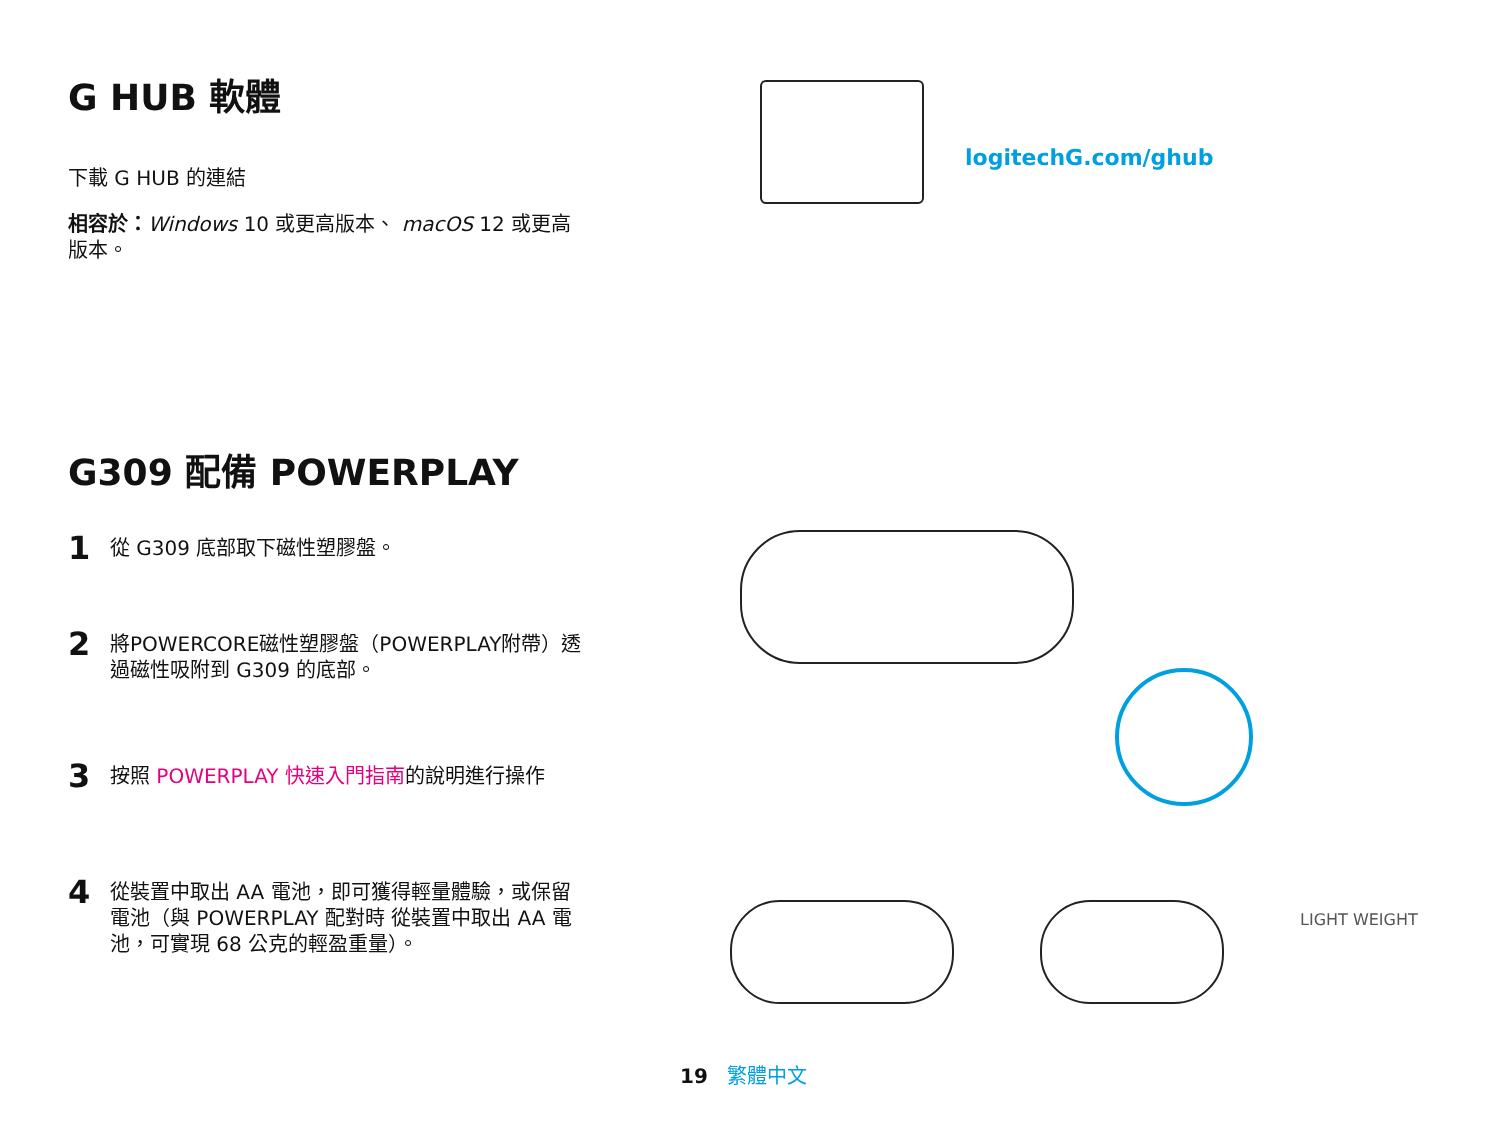G HUB 軟體
下載 G HUB 的連結
相容於：Windows 10 或更高版本、 macOS 12 或更高版本。
G309 配備 POWERPLAY
1 從 G309 底部取下磁性塑膠盤。
2 將POWERCORE磁性塑膠盤（POWERPLAY附帶）透過磁性吸附到 G309 的底部。
3 按照 POWERPLAY 快速入門指南的說明進行操作
4 從裝置中取出 AA 電池，即可獲得輕量體驗，或保留電池（與 POWERPLAY 配對時 從裝置中取出 AA 電池，可實現 68 公克的輕盈重量）。
logitechG.com/ghub
LIGHT WEIGHT
19 繁體中文